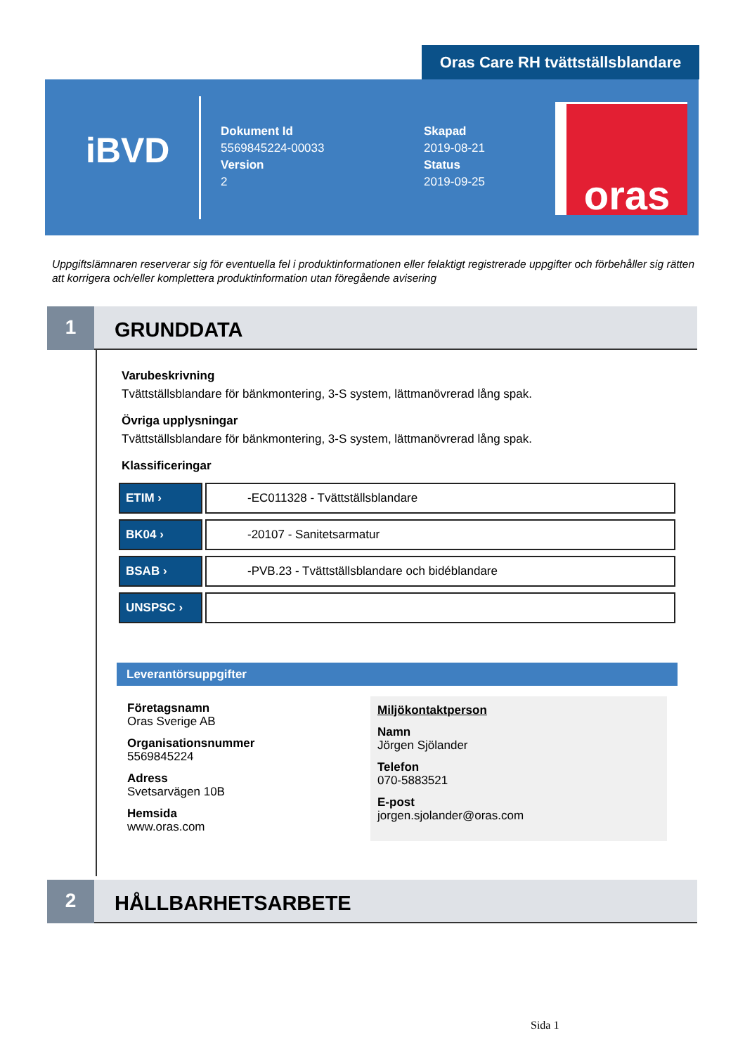Oras Care RH tvättställsblandare
iBVD
Dokument Id
5569845224-00033
Version
2
Skapad
2019-08-21
Status
2019-09-25
oras
Uppgiftslämnaren reserverar sig för eventuella fel i produktinformationen eller felaktigt registrerade uppgifter och förbehåller sig rätten att korrigera och/eller komplettera produktinformation utan föregående avisering
1
GRUNDDATA
Varubeskrivning
Tvättställsblandare för bänkmontering, 3-S system, lättmanövrerad lång spak.
Övriga upplysningar
Tvättställsblandare för bänkmontering, 3-S system, lättmanövrerad lång spak.
Klassificeringar
| ETIM › | -EC011328 - Tvättställsblandare |
| BK04 › | -20107 - Sanitetsarmatur |
| BSAB › | -PVB.23 - Tvättställsblandare och bidéblandare |
| UNSPSC › | |
Leverantörsuppgifter
Företagsnamn
Oras Sverige AB
Organisationsnummer
5569845224
Adress
Svetsarvägen 10B
Hemsida
www.oras.com
Miljökontaktperson
Namn
Jörgen Sjölander
Telefon
070-5883521
E-post
jorgen.sjolander@oras.com
2
HÅLLBARHETSARBETE
Sida 1